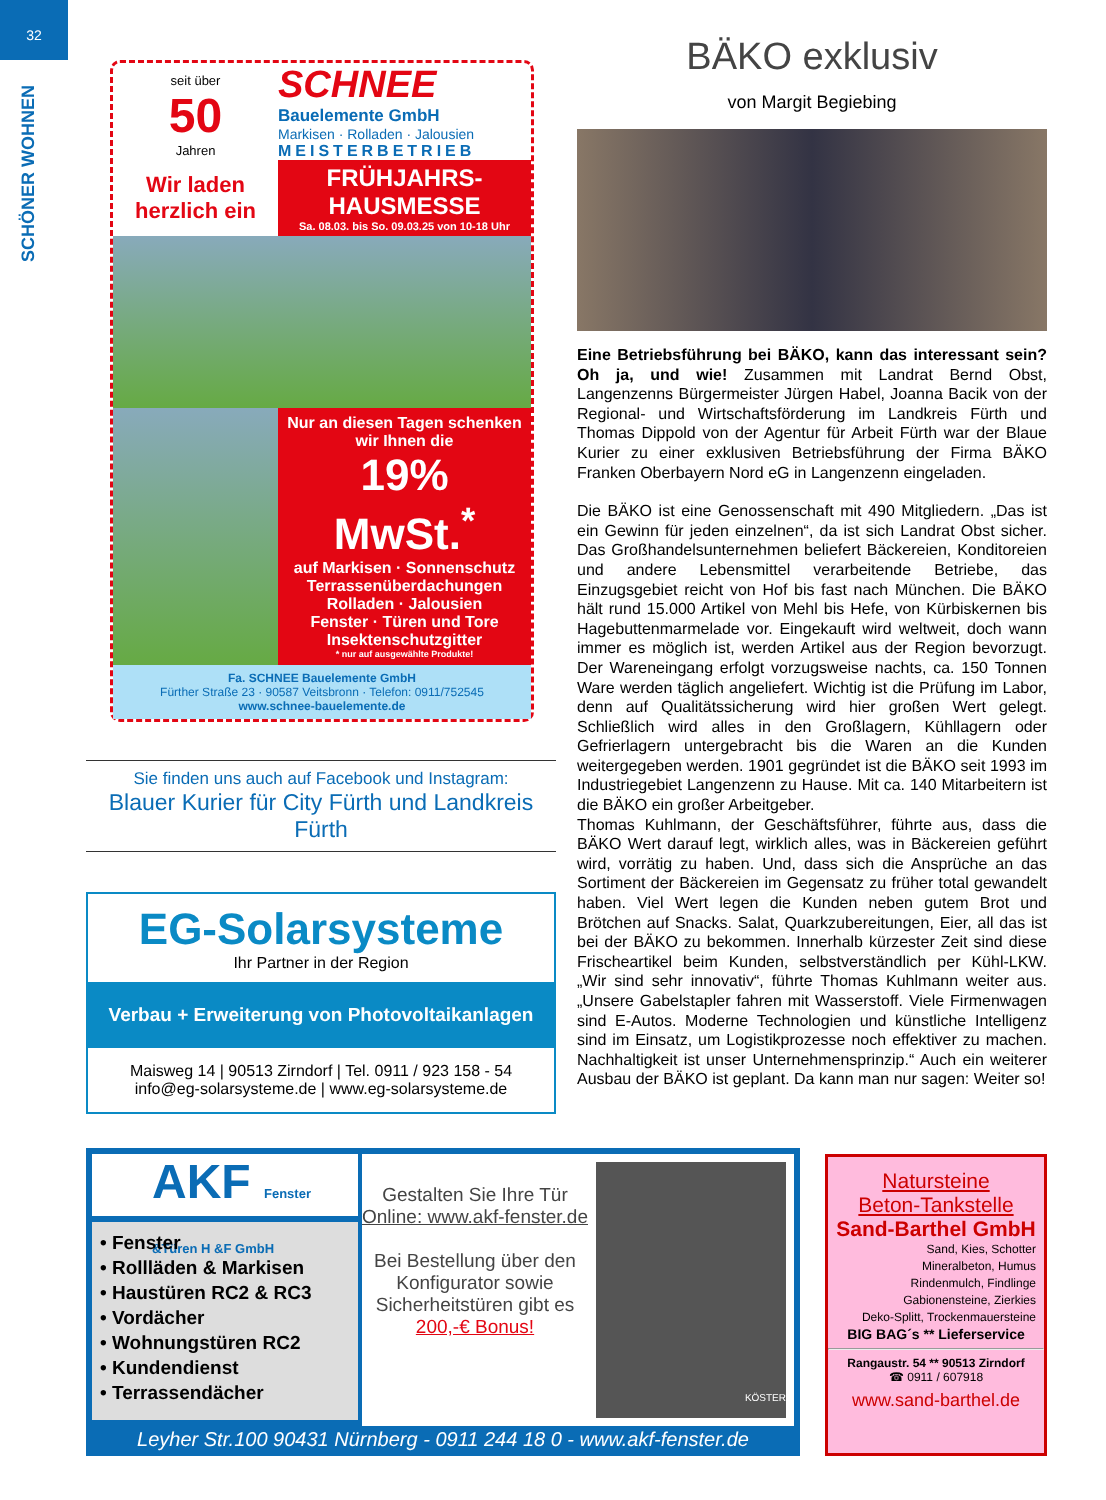32
SCHÖNER WOHNEN
seit über
50
Jahren
Wir laden herzlich ein
SCHNEE
Bauelemente GmbH
Markisen · Rolladen · Jalousien
MEISTERBETRIEB
FRÜHJAHRS-HAUSMESSE
Sa. 08.03. bis So. 09.03.25 von 10-18 Uhr
Nur an diesen Tagen schenken wir Ihnen die
19% MwSt.<sup>*</sup>
auf Markisen · Sonnenschutz
Terrassenüberdachungen
Rolladen · Jalousien
Fenster · Türen und Tore
Insektenschutzgitter
* nur auf ausgewählte Produkte!
Fa. SCHNEE Bauelemente GmbH
Fürther Straße 23 · 90587 Veitsbronn · Telefon: 0911/752545
www.schnee-bauelemente.de
Sie finden uns auch auf Facebook und Instagram:
Blauer Kurier für City Fürth und Landkreis Fürth
EG-Solarsysteme
Ihr Partner in der Region
Verbau + Erweiterung von Photovoltaikanlagen
Maisweg 14 | 90513 Zirndorf | Tel. 0911 / 923 158 - 54
info@eg-solarsysteme.de | www.eg-solarsysteme.de
BÄKO exklusiv
von Margit Begiebing
Eine Betriebsführung bei BÄKO, kann das interessant sein? Oh ja, und wie! Zusammen mit Landrat Bernd Obst, Langenzenns Bürgermeister Jürgen Habel, Joanna Bacik von der Regional- und Wirtschaftsförderung im Landkreis Fürth und Thomas Dippold von der Agentur für Arbeit Fürth war der Blaue Kurier zu einer exklusiven Betriebsführung der Firma BÄKO Franken Oberbayern Nord eG in Langenzenn eingeladen.
Die BÄKO ist eine Genossenschaft mit 490 Mitgliedern. „Das ist ein Gewinn für jeden einzelnen“, da ist sich Landrat Obst sicher. Das Großhandelsunternehmen beliefert Bäckereien, Konditoreien und andere Lebensmittel verarbeitende Betriebe, das Einzugsgebiet reicht von Hof bis fast nach München. Die BÄKO hält rund 15.000 Artikel von Mehl bis Hefe, von Kürbiskernen bis Hagebuttenmarmelade vor. Eingekauft wird weltweit, doch wann immer es möglich ist, werden Artikel aus der Region bevorzugt. Der Wareneingang erfolgt vorzugsweise nachts, ca. 150 Tonnen Ware werden täglich angeliefert. Wichtig ist die Prüfung im Labor, denn auf Qualitätssicherung wird hier großen Wert gelegt. Schließlich wird alles in den Großlagern, Kühllagern oder Gefrierlagern untergebracht bis die Waren an die Kunden weitergegeben werden. 1901 gegründet ist die BÄKO seit 1993 im Industriegebiet Langenzenn zu Hause. Mit ca. 140 Mitarbeitern ist die BÄKO ein großer Arbeitgeber.
Thomas Kuhlmann, der Geschäftsführer, führte aus, dass die BÄKO Wert darauf legt, wirklich alles, was in Bäckereien geführt wird, vorrätig zu haben. Und, dass sich die Ansprüche an das Sortiment der Bäckereien im Gegensatz zu früher total gewandelt haben. Viel Wert legen die Kunden neben gutem Brot und Brötchen auf Snacks. Salat, Quarkzubereitungen, Eier, all das ist bei der BÄKO zu bekommen. Innerhalb kürzester Zeit sind diese Frischeartikel beim Kunden, selbstverständlich per Kühl-LKW. „Wir sind sehr innovativ“, führte Thomas Kuhlmann weiter aus. „Unsere Gabelstapler fahren mit Wasserstoff. Viele Firmenwagen sind E-Autos. Moderne Technologien und künstliche Intelligenz sind im Einsatz, um Logistikprozesse noch effektiver zu machen. Nachhaltigkeit ist unser Unternehmensprinzip.“ Auch ein weiterer Ausbau der BÄKO ist geplant. Da kann man nur sagen: Weiter so!
AKF Fenster &Türen H &F GmbH
• Fenster
• Rollläden & Markisen
• Haustüren RC2 & RC3
• Vordächer
• Wohnungstüren RC2
• Kundendienst
• Terrassendächer
Gestalten Sie Ihre Tür
Online: www.akf-fenster.de
Bei Bestellung über den Konfigurator sowie Sicherheitstüren gibt es
200,-€ Bonus!
KÖSTER
Leyher Str.100 90431 Nürnberg - 0911 244 18 0 - www.akf-fenster.de
Natursteine
Beton-Tankstelle
Sand-Barthel GmbH
Sand, Kies, Schotter
Mineralbeton, Humus
Rindenmulch, Findlinge
Gabionensteine, Zierkies
Deko-Splitt, Trockenmauersteine
BIG BAG´s ** Lieferservice
Rangaustr. 54 ** 90513 Zirndorf
☎ 0911 / 607918
www.sand-barthel.de